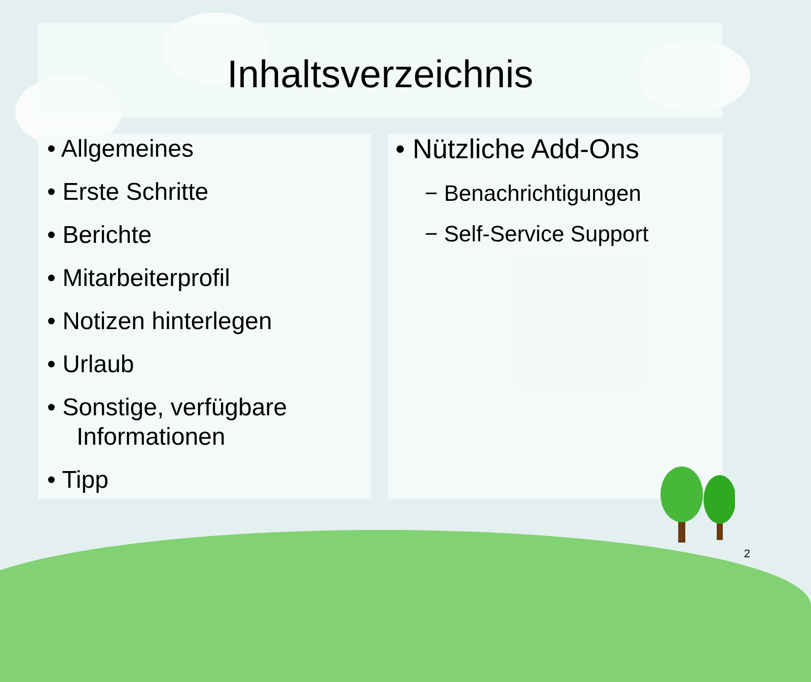Inhaltsverzeichnis
• Allgemeines
• Erste Schritte
• Berichte
• Mitarbeiterprofil
• Notizen hinterlegen
• Urlaub
• Sonstige, verfügbare Informationen
• Tipp
• Nützliche Add-Ons
− Benachrichtigungen
− Self-Service Support
2